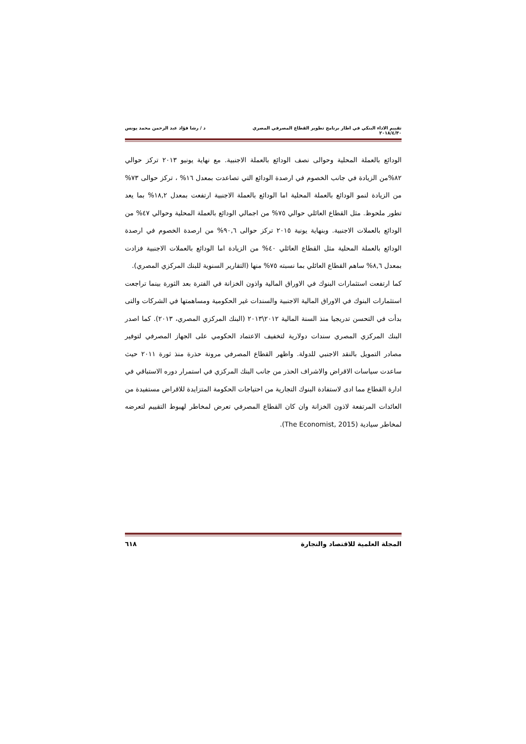تقييم الاداء البنكي في اطار برنامج تطوير القطاع المصرفي المصري د / رشا فؤاد عبد الرحمن محمد يونس
٢٠١٨/٤/٣٠
الودائع بالعملة المحلية وحوالى نصف الودائع بالعملة الاجنبية. مع نهاية يونيو ٢٠١٣ تركز حوالي ٨٢%من الزيادة في جانب الخصوم في ارصدة الودائع التي تصاعدت بمعدل ١٦% ، تركز حوالى ٧٣% من الزيادة لنمو الودائع بالعملة المحلية اما الودائع بالعملة الاجنبية ارتفعت بمعدل ١٨,٢% بما يعد تطور ملحوظ. مثل القطاع العائلي حوالي ٧٥% من اجمالي الودائع بالعملة المحلية وحوالي ٤٧% من الودائع بالعملات الاجنبية. وبنهاية يونية ٢٠١٥ تركز حوالى ٩٠,٦% من ارصدة الخصوم في ارصدة الودائع بالعملة المحلية مثل القطاع العائلي ٤٠% من الزيادة اما الودائع بالعملات الاجنبية فزادت بمعدل ٨,٦% ساهم القطاع العائلي بما نسبته ٧٥% منها (التقارير السنوية للبنك المركزي المصري).
كما ارتفعت استثمارات البنوك في الاوراق المالية واذون الخزانة في الفترة بعد الثورة بينما تراجعت استثمارات البنوك في الاوراق المالية الاجنبية والسندات غير الحكومية ومساهمتها في الشركات والتى بدأت في التحسن تدريجيا منذ السنة المالية ٢٠١٢\٢٠١٣ (البنك المركزي المصري، ٢٠١٣). كما اصدر البنك المركزي المصري سندات دولارية لتخفيف الاعتماد الحكومي على الجهاز المصرفي لتوفير مصادر التمويل بالنقد الاجنبي للدولة. واظهر القطاع المصرفي مرونة حذرة منذ ثورة ٢٠١١ حيث ساعدت سياسات الاقراض والاشراف الحذر من جانب البنك المركزي في استمرار دوره الاستباقي في ادارة القطاع مما ادى لاستفادة البنوك التجارية من احتياجات الحكومة المتزايدة للاقراض مستفيدة من العائدات المرتفعة لاذون الخزانة وان كان القطاع المصرفي تعرض لمخاطر لهبوط التقييم لتعرضه لمخاطر سيادية (The Economist, 2015).
المجلة العلمية للاقتصاد والتجارة ٦١٨